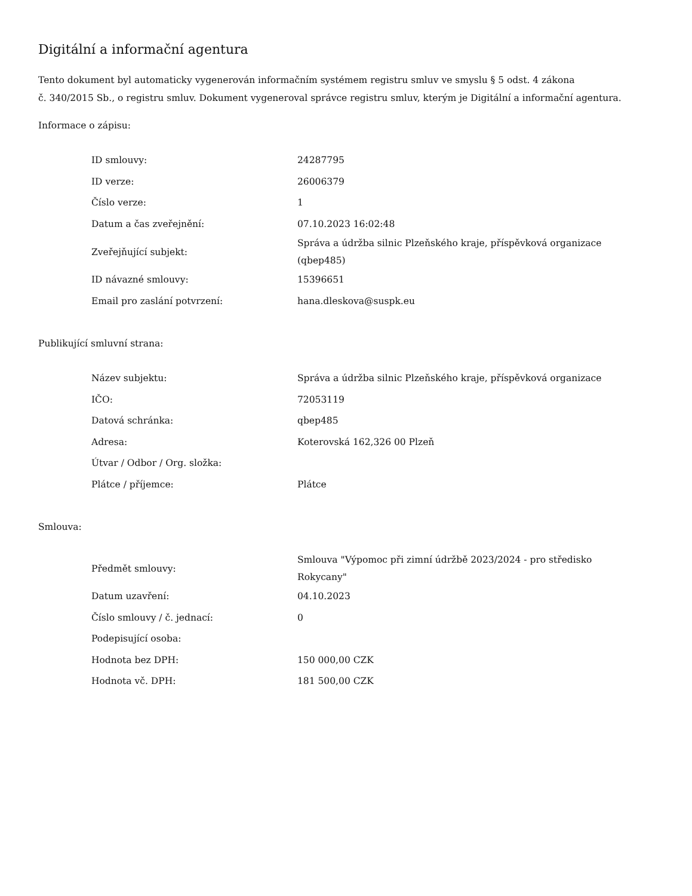Digitální a informační agentura
Tento dokument byl automaticky vygenerován informačním systémem registru smluv ve smyslu § 5 odst. 4 zákona
č. 340/2015 Sb., o registru smluv. Dokument vygeneroval správce registru smluv, kterým je Digitální a informační agentura.
Informace o zápisu:
| ID smlouvy: | 24287795 |
| ID verze: | 26006379 |
| Číslo verze: | 1 |
| Datum a čas zveřejnění: | 07.10.2023 16:02:48 |
| Zveřejňující subjekt: | Správa a údržba silnic Plzeňského kraje, příspěvková organizace (qbep485) |
| ID návazné smlouvy: | 15396651 |
| Email pro zaslání potvrzení: | hana.dleskova@suspk.eu |
Publikující smluvní strana:
| Název subjektu: | Správa a údržba silnic Plzeňského kraje, příspěvková organizace |
| IČO: | 72053119 |
| Datová schránka: | qbep485 |
| Adresa: | Koterovská 162,326 00 Plzeň |
| Útvar / Odbor / Org. složka: | |
| Plátce / příjemce: | Plátce |
Smlouva:
| Předmět smlouvy: | Smlouva "Výpomoc při zimní údržbě 2023/2024 - pro středisko Rokycany" |
| Datum uzavření: | 04.10.2023 |
| Číslo smlouvy / č. jednací: | 0 |
| Podepisující osoba: | |
| Hodnota bez DPH: | 150 000,00 CZK |
| Hodnota vč. DPH: | 181 500,00 CZK |